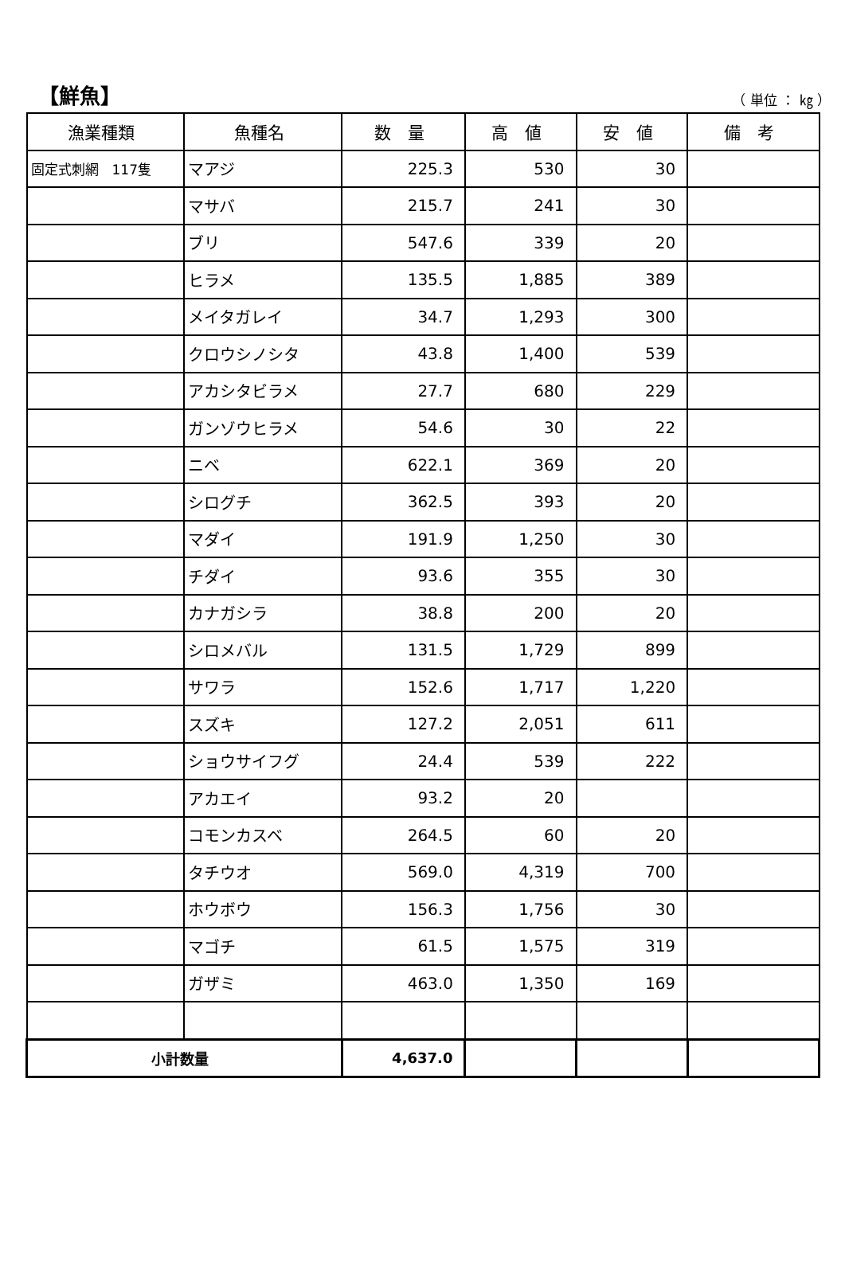【鮮魚】
（ 単位 ： ㎏ ）
| 漁業種類 | 魚種名 | 数 量 | 高 値 | 安 値 | 備 考 |
| --- | --- | --- | --- | --- | --- |
| 固定式刺網 117隻 | マアジ | 225.3 | 530 | 30 | |
| | マサバ | 215.7 | 241 | 30 | |
| | ブリ | 547.6 | 339 | 20 | |
| | ヒラメ | 135.5 | 1,885 | 389 | |
| | メイタガレイ | 34.7 | 1,293 | 300 | |
| | クロウシノシタ | 43.8 | 1,400 | 539 | |
| | アカシタビラメ | 27.7 | 680 | 229 | |
| | ガンゾウヒラメ | 54.6 | 30 | 22 | |
| | ニベ | 622.1 | 369 | 20 | |
| | シログチ | 362.5 | 393 | 20 | |
| | マダイ | 191.9 | 1,250 | 30 | |
| | チダイ | 93.6 | 355 | 30 | |
| | カナガシラ | 38.8 | 200 | 20 | |
| | シロメバル | 131.5 | 1,729 | 899 | |
| | サワラ | 152.6 | 1,717 | 1,220 | |
| | スズキ | 127.2 | 2,051 | 611 | |
| | ショウサイフグ | 24.4 | 539 | 222 | |
| | アカエイ | 93.2 | 20 | | |
| | コモンカスベ | 264.5 | 60 | 20 | |
| | タチウオ | 569.0 | 4,319 | 700 | |
| | ホウボウ | 156.3 | 1,756 | 30 | |
| | マゴチ | 61.5 | 1,575 | 319 | |
| | ガザミ | 463.0 | 1,350 | 169 | |
| 小計数量 | | 4,637.0 | | | |